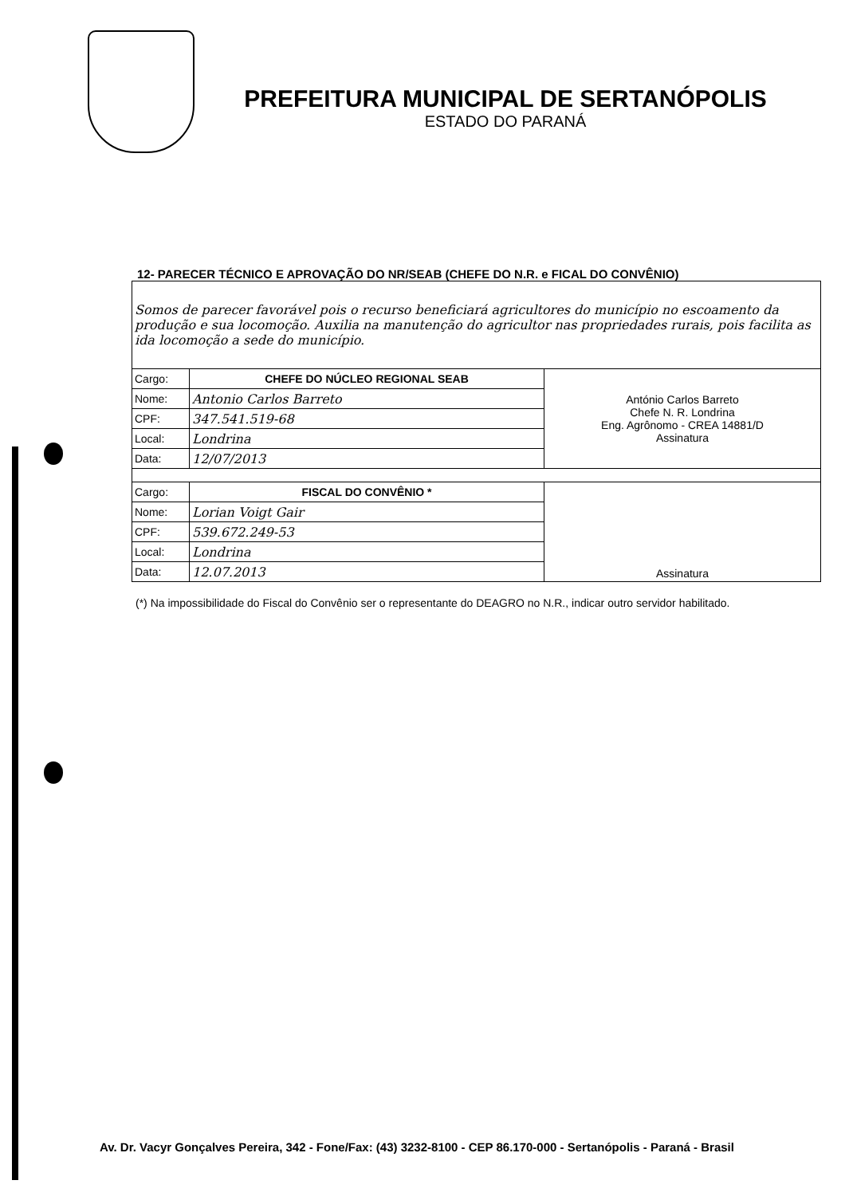PREFEITURA MUNICIPAL DE SERTANÓPOLIS
ESTADO DO PARANÁ
12- PARECER TÉCNICO E APROVAÇÃO DO NR/SEAB (CHEFE DO N.R. e FICAL DO CONVÊNIO)
| Somos de parecer favorável pois o recurso beneficiará agricultores do município no escoamento da produção e sua locomoção. Auxilia na manutenção do agricultor nas propriedades rurais, pois facilita as ida locomoção a sede do município. | | |
| Cargo: | CHEFE DO NÚCLEO REGIONAL SEAB | António Carlos Barreto Chefe N. R. Londrina Eng. Agrônomo - CREA 14881/D Assinatura |
| Nome: | Antonio Carlos Barreto | |
| CPF: | 347.541.519-68 | |
| Local: | Londrina | |
| Data: | 12/07/2013 | |
| Cargo: | FISCAL DO CONVÊNIO * | Assinatura |
| Nome: | Lorian Voigt Gair | |
| CPF: | 539.672.249-53 | |
| Local: | Londrina | |
| Data: | 12.07.2013 | |
(*) Na impossibilidade do Fiscal do Convênio ser o representante do DEAGRO no N.R., indicar outro servidor habilitado.
Av. Dr. Vacyr Gonçalves Pereira, 342 - Fone/Fax: (43) 3232-8100 - CEP 86.170-000 - Sertanópolis - Paraná - Brasil